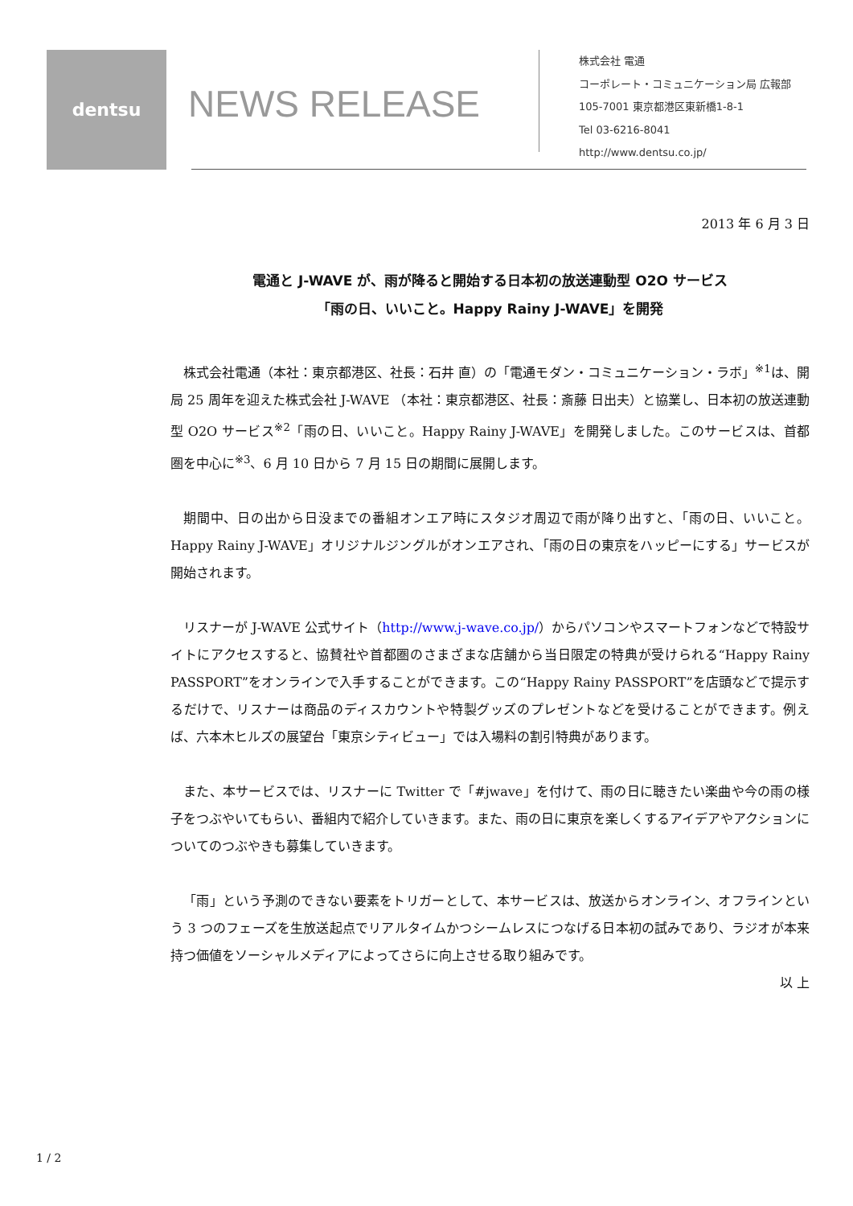dentsu
NEWS RELEASE
株式会社 電通
コーポレート・コミュニケーション局 広報部
105-7001 東京都港区東新橋1-8-1
Tel 03-6216-8041
http://www.dentsu.co.jp/
2013 年 6 月 3 日
電通と J-WAVE が、雨が降ると開始する日本初の放送連動型 O2O サービス
「雨の日、いいこと。Happy Rainy J-WAVE」を開発
株式会社電通（本社：東京都港区、社長：石井 直）の「電通モダン・コミュニケーション・ラボ」<sup>※1</sup>は、開局 25 周年を迎えた株式会社 J-WAVE （本社：東京都港区、社長：斎藤 日出夫）と協業し、日本初の放送連動型 O2O サービス<sup>※2</sup>「雨の日、いいこと。Happy Rainy J-WAVE」を開発しました。このサービスは、首都圏を中心に<sup>※3</sup>、6 月 10 日から 7 月 15 日の期間に展開します。
期間中、日の出から日没までの番組オンエア時にスタジオ周辺で雨が降り出すと、「雨の日、いいこと。Happy Rainy J-WAVE」オリジナルジングルがオンエアされ、「雨の日の東京をハッピーにする」サービスが開始されます。
リスナーが J-WAVE 公式サイト（http://www.j-wave.co.jp/）からパソコンやスマートフォンなどで特設サイトにアクセスすると、協賛社や首都圏のさまざまな店舗から当日限定の特典が受けられる“Happy Rainy PASSPORT”をオンラインで入手することができます。この“Happy Rainy PASSPORT”を店頭などで提示するだけで、リスナーは商品のディスカウントや特製グッズのプレゼントなどを受けることができます。例えば、六本木ヒルズの展望台「東京シティビュー」では入場料の割引特典があります。
また、本サービスでは、リスナーに Twitter で「#jwave」を付けて、雨の日に聴きたい楽曲や今の雨の様子をつぶやいてもらい、番組内で紹介していきます。また、雨の日に東京を楽しくするアイデアやアクションについてのつぶやきも募集していきます。
「雨」という予測のできない要素をトリガーとして、本サービスは、放送からオンライン、オフラインという 3 つのフェーズを生放送起点でリアルタイムかつシームレスにつなげる日本初の試みであり、ラジオが本来持つ価値をソーシャルメディアによってさらに向上させる取り組みです。
以 上
1 / 2